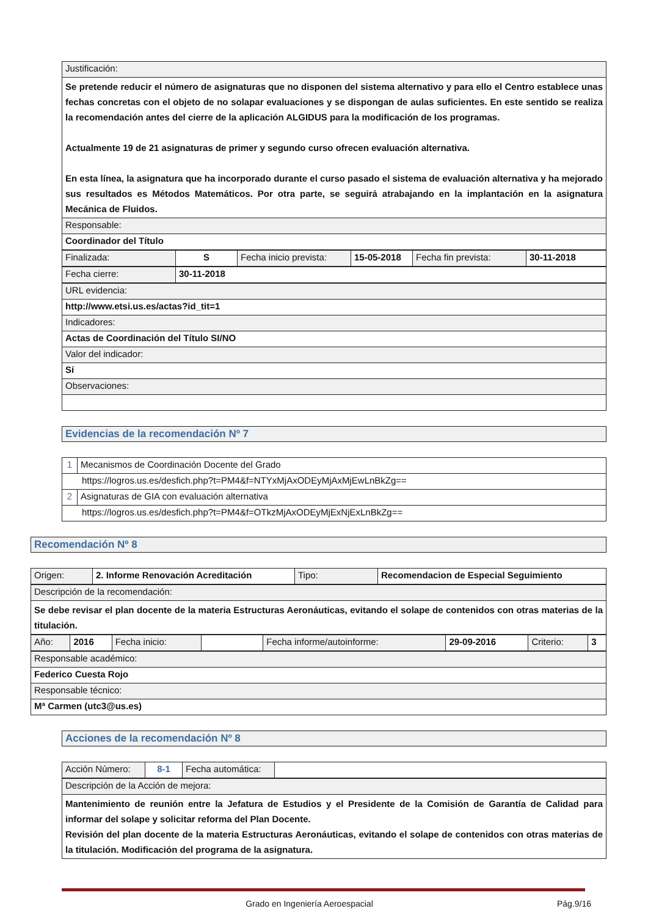| Justificación: |
| Se pretende reducir el número de asignaturas que no disponen del sistema alternativo y para ello el Centro establece unas fechas concretas con el objeto de no solapar evaluaciones y se dispongan de aulas suficientes. En este sentido se realiza la recomendación antes del cierre de la aplicación ALGIDUS para la modificación de los programas. Actualmente 19 de 21 asignaturas de primer y segundo curso ofrecen evaluación alternativa. En esta línea, la asignatura que ha incorporado durante el curso pasado el sistema de evaluación alternativa y ha mejorado sus resultados es Métodos Matemáticos. Por otra parte, se seguirá atrabajando en la implantación en la asignatura Mecánica de Fluidos. |
| Responsable: |
| Coordinador del Título |
| Finalizada: | S | Fecha inicio prevista: | 15-05-2018 | Fecha fin prevista: | 30-11-2018 |
| Fecha cierre: | 30-11-2018 |
| URL evidencia: |
| http://www.etsi.us.es/actas?id_tit=1 |
| Indicadores: |
| Actas de Coordinación del Título SI/NO |
| Valor del indicador: |
| Sí |
| Observaciones: |
Evidencias de la recomendación Nº 7
| 1 | Mecanismos de Coordinación Docente del Grado |
| https://logros.us.es/desfich.php?t=PM4&f=NTYxMjAxODEyMjAxMjEwLnBkZg== | |
| 2 | Asignaturas de GIA con evaluación alternativa |
| https://logros.us.es/desfich.php?t=PM4&f=OTkzMjAxODEyMjExNjExLnBkZg== | |
Recomendación Nº 8
| Origen: | 2. Informe Renovación Acreditación | Tipo: | Recomendacion de Especial Seguimiento |
| Descripción de la recomendación: |
| Se debe revisar el plan docente de la materia Estructuras Aeronáuticas, evitando el solape de contenidos con otras materias de la titulación. |
| Año: | 2016 | Fecha inicio: | | Fecha informe/autoinforme: | 29-09-2016 | Criterio: | 3 |
| Responsable académico: |
| Federico Cuesta Rojo |
| Responsable técnico: |
| Mª Carmen (utc3@us.es) |
Acciones de la recomendación Nº 8
| Acción Número: | 8-1 | Fecha automática: | |
| Descripción de la Acción de mejora: |
| Mantenimiento de reunión entre la Jefatura de Estudios y el Presidente de la Comisión de Garantía de Calidad para informar del solape y solicitar reforma del Plan Docente. Revisión del plan docente de la materia Estructuras Aeronáuticas, evitando el solape de contenidos con otras materias de la titulación. Modificación del programa de la asignatura. |
Grado en Ingeniería Aeroespacial Pág.9/16